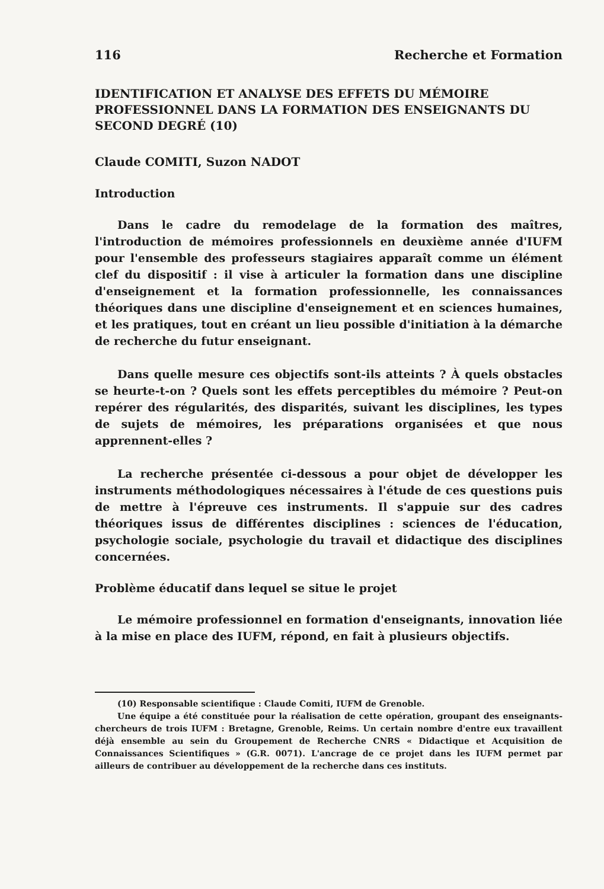116 Recherche et Formation
IDENTIFICATION ET ANALYSE DES EFFETS DU MÉMOIRE PROFESSIONNEL DANS LA FORMATION DES ENSEIGNANTS DU SECOND DEGRÉ (10)
Claude COMITI, Suzon NADOT
Introduction
Dans le cadre du remodelage de la formation des maîtres, l'introduction de mémoires professionnels en deuxième année d'IUFM pour l'ensemble des professeurs stagiaires apparaît comme un élément clef du dispositif : il vise à articuler la formation dans une discipline d'enseignement et la formation professionnelle, les connaissances théoriques dans une discipline d'enseignement et en sciences humaines, et les pratiques, tout en créant un lieu possible d'initiation à la démarche de recherche du futur enseignant.
Dans quelle mesure ces objectifs sont-ils atteints ? À quels obstacles se heurte-t-on ? Quels sont les effets perceptibles du mémoire ? Peut-on repérer des régularités, des disparités, suivant les disciplines, les types de sujets de mémoires, les préparations organisées et que nous apprennent-elles ?
La recherche présentée ci-dessous a pour objet de développer les instruments méthodologiques nécessaires à l'étude de ces questions puis de mettre à l'épreuve ces instruments. Il s'appuie sur des cadres théoriques issus de différentes disciplines : sciences de l'éducation, psychologie sociale, psychologie du travail et didactique des disciplines concernées.
Problème éducatif dans lequel se situe le projet
Le mémoire professionnel en formation d'enseignants, innovation liée à la mise en place des IUFM, répond, en fait à plusieurs objectifs.
(10) Responsable scientifique : Claude Comiti, IUFM de Grenoble.
Une équipe a été constituée pour la réalisation de cette opération, groupant des enseignants-chercheurs de trois IUFM : Bretagne, Grenoble, Reims. Un certain nombre d'entre eux travaillent déjà ensemble au sein du Groupement de Recherche CNRS « Didactique et Acquisition de Connaissances Scientifiques » (G.R. 0071). L'ancrage de ce projet dans les IUFM permet par ailleurs de contribuer au développement de la recherche dans ces instituts.